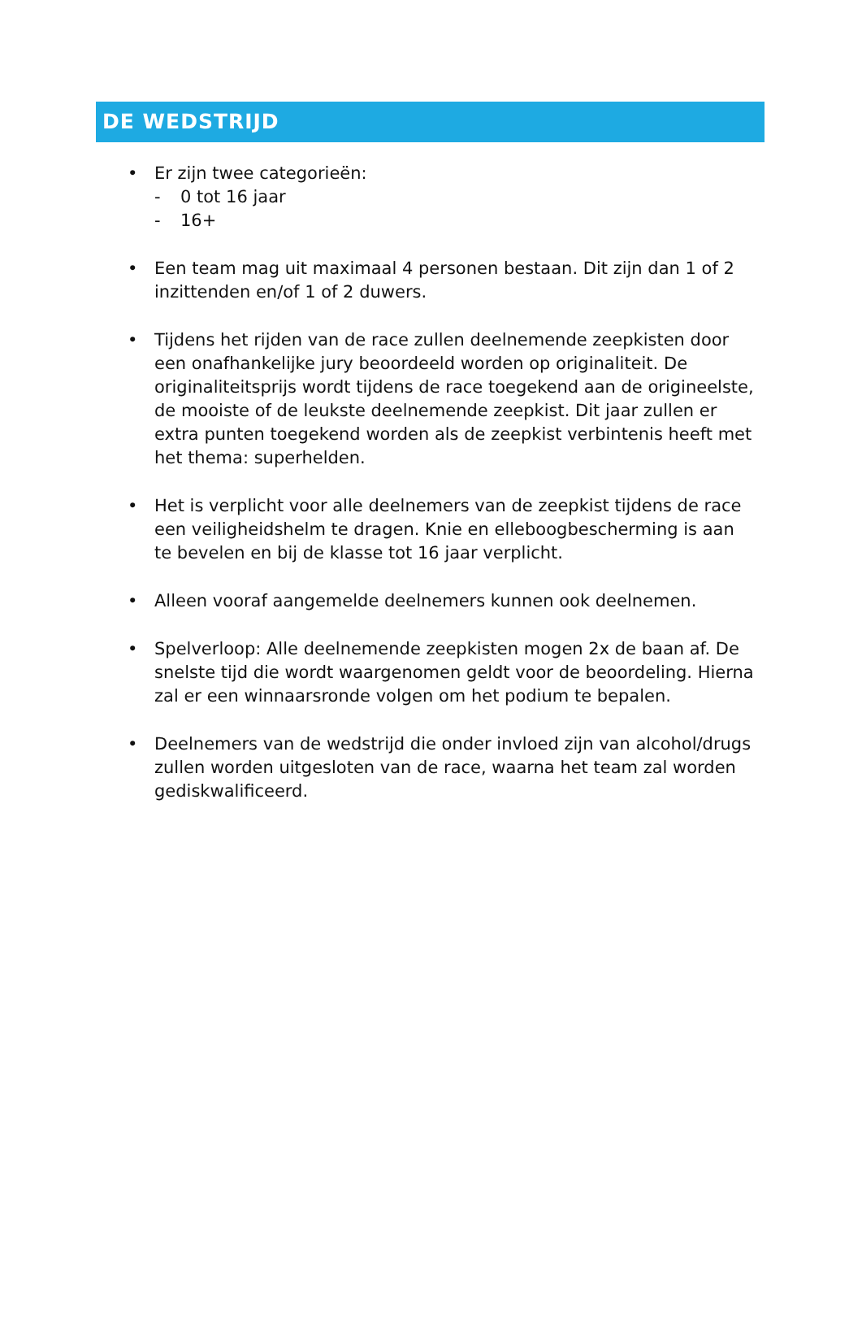DE WEDSTRIJD
• Er zijn twee categorieën:
- 0 tot 16 jaar
- 16+
• Een team mag uit maximaal 4 personen bestaan. Dit zijn dan 1 of 2 inzittenden en/of 1 of 2 duwers.
• Tijdens het rijden van de race zullen deelnemende zeepkisten door een onafhankelijke jury beoordeeld worden op originaliteit. De originaliteitsprijs wordt tijdens de race toegekend aan de origineelste, de mooiste of de leukste deelnemende zeepkist. Dit jaar zullen er extra punten toegekend worden als de zeepkist verbintenis heeft met het thema: superhelden.
• Het is verplicht voor alle deelnemers van de zeepkist tijdens de race een veiligheidshelm te dragen. Knie en elleboogbescherming is aan te bevelen en bij de klasse tot 16 jaar verplicht.
• Alleen vooraf aangemelde deelnemers kunnen ook deelnemen.
• Spelverloop: Alle deelnemende zeepkisten mogen 2x de baan af. De snelste tijd die wordt waargenomen geldt voor de beoordeling. Hierna zal er een winnaarsronde volgen om het podium te bepalen.
• Deelnemers van de wedstrijd die onder invloed zijn van alcohol/drugs zullen worden uitgesloten van de race, waarna het team zal worden gediskwalificeerd.